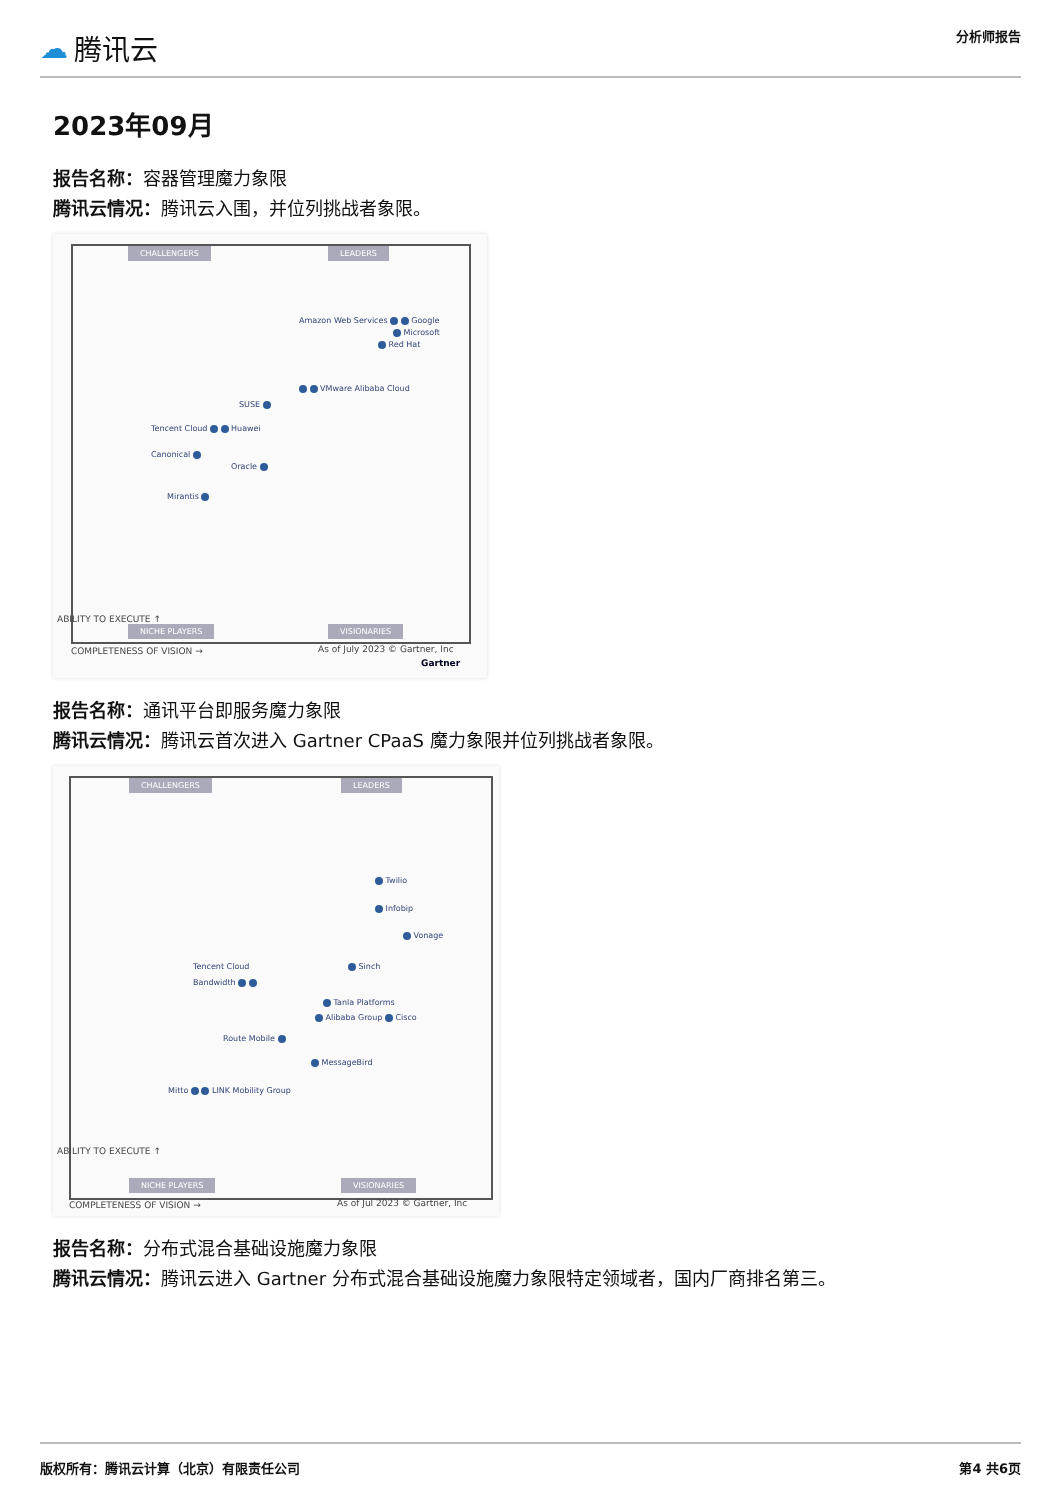☁ 腾讯云
分析师报告
2023年09月
报告名称：容器管理魔力象限
腾讯云情况：腾讯云入围，并位列挑战者象限。
CHALLENGERS LEADERS
Amazon Web Services Google
Microsoft
Red Hat
VMware Alibaba Cloud
SUSE
Tencent Cloud Huawei
Canonical
Oracle
Mirantis
NICHE PLAYERS VISIONARIES
ABILITY TO EXECUTE ↑
COMPLETENESS OF VISION → As of July 2023 © Gartner, Inc
Gartner
报告名称：通讯平台即服务魔力象限
腾讯云情况：腾讯云首次进入 Gartner CPaaS 魔力象限并位列挑战者象限。
CHALLENGERS LEADERS
Twilio
Infobip
Vonage
Sinch
Tencent Cloud
Bandwidth
Tanla Platforms
Alibaba Group Cisco
Route Mobile
MessageBird
Mitto LINK Mobility Group
NICHE PLAYERS VISIONARIES
ABILITY TO EXECUTE ↑
COMPLETENESS OF VISION → As of Jul 2023 © Gartner, Inc
报告名称：分布式混合基础设施魔力象限
腾讯云情况：腾讯云进入 Gartner 分布式混合基础设施魔力象限特定领域者，国内厂商排名第三。
版权所有：腾讯云计算（北京）有限责任公司 第4 共6页